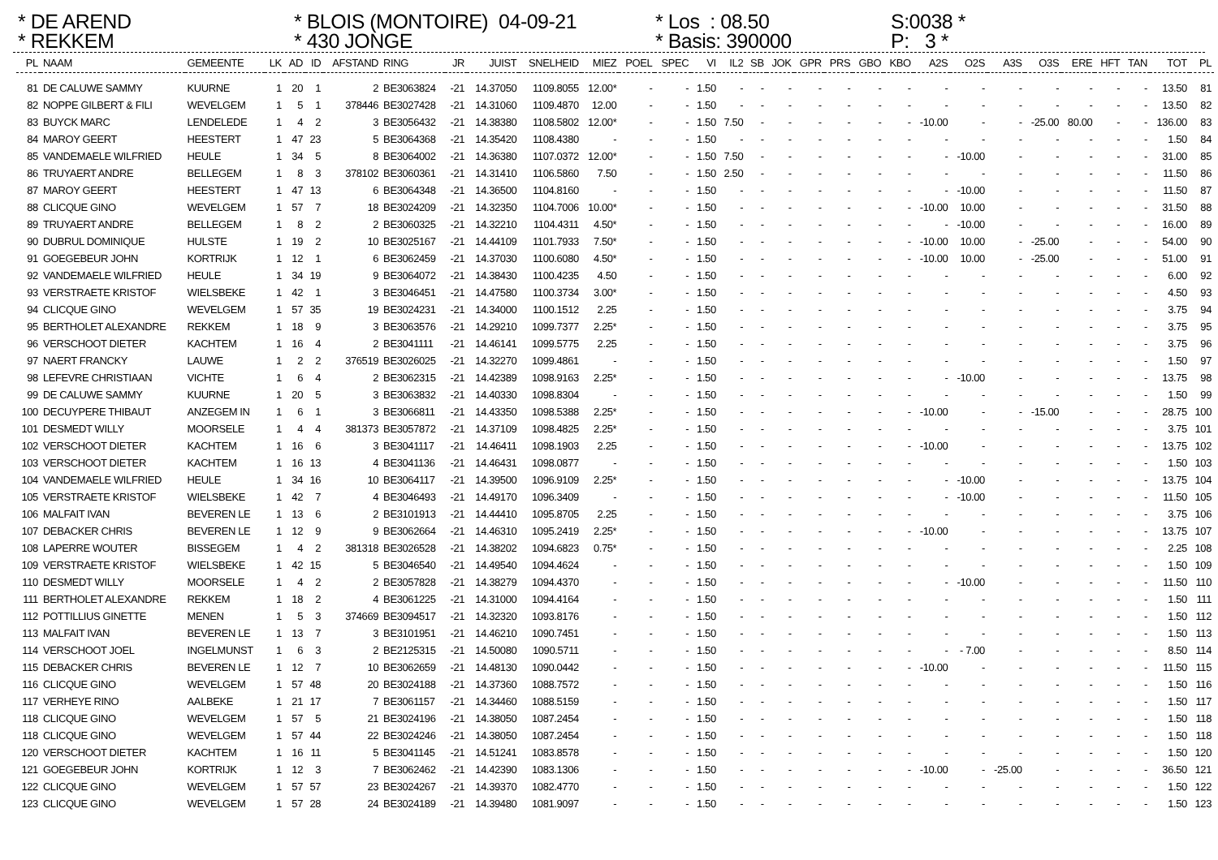* DE AREND * REKKEM
* BLOIS (MONTOIRE) 04-09-21 * 430 JONGE
* Los : 08.50 * Basis: 390000
S:0038 * P: 3 *
| PL | NAAM | GEMEENTE | LK | AD | ID | AFSTAND | RING | JR | JUIST | SNELHEID | MIEZ | POEL | SPEC | VI | IL2 | SB | JOK | GPR | PRS | GBO | KBO | A2S | O2S | A3S | O3S | ERE | HFT | TAN | TOT | PL |
| --- | --- | --- | --- | --- | --- | --- | --- | --- | --- | --- | --- | --- | --- | --- | --- | --- | --- | --- | --- | --- | --- | --- | --- | --- | --- | --- | --- | --- | --- | --- |
| 81 | DE CALUWE SAMMY | KUURNE | 1 | 20 | 1 | 2 | BE3063824 | -21 | 14.37050 | 1109.8055 | 12.00* | - | - | 1.50 | - | - | - | - | - | - | - | - | - | - | - | - | - | - | 13.50 | 81 |
| 82 | NOPPE GILBERT & FILI | WEVELGEM | 1 | 5 | 1 | 378446 | BE3027428 | -21 | 14.31060 | 1109.4870 | 12.00 | - | - | 1.50 | - | - | - | - | - | - | - | - | - | - | - | - | - | - | 13.50 | 82 |
| 83 | BUYCK MARC | LENDELEDE | 1 | 4 | 2 | 3 | BE3056432 | -21 | 14.38380 | 1108.5802 | 12.00* | - | - | 1.50 | 7.50 | - | - | - | - | - | - | -10.00 | - | - | -25.00 | 80.00 | - | - | 136.00 | 83 |
| 84 | MAROY GEERT | HEESTERT | 1 | 47 | 23 | 5 | BE3064368 | -21 | 14.35420 | 1108.4380 | - | - | - | 1.50 | - | - | - | - | - | - | - | - | - | - | - | - | - | - | 1.50 | 84 |
| 85 | VANDEMAELE WILFRIED | HEULE | 1 | 34 | 5 | 8 | BE3064002 | -21 | 14.36380 | 1107.0372 | 12.00* | - | - | 1.50 | 7.50 | - | - | - | - | - | - | - | -10.00 | - | - | - | - | - | 31.00 | 85 |
| 86 | TRUYAERT ANDRE | BELLEGEM | 1 | 8 | 3 | 378102 | BE3060361 | -21 | 14.31410 | 1106.5860 | 7.50 | - | - | 1.50 | 2.50 | - | - | - | - | - | - | - | - | - | - | - | - | - | 11.50 | 86 |
| 87 | MAROY GEERT | HEESTERT | 1 | 47 | 13 | 6 | BE3064348 | -21 | 14.36500 | 1104.8160 | - | - | - | 1.50 | - | - | - | - | - | - | - | - | -10.00 | - | - | - | - | - | 11.50 | 87 |
| 88 | CLICQUE GINO | WEVELGEM | 1 | 57 | 7 | 18 | BE3024209 | -21 | 14.32350 | 1104.7006 | 10.00* | - | - | 1.50 | - | - | - | - | - | - | - | -10.00 | 10.00 | - | - | - | - | - | 31.50 | 88 |
| 89 | TRUYAERT ANDRE | BELLEGEM | 1 | 8 | 2 | 2 | BE3060325 | -21 | 14.32210 | 1104.4311 | 4.50* | - | - | 1.50 | - | - | - | - | - | - | - | - | -10.00 | - | - | - | - | - | 16.00 | 89 |
| 90 | DUBRUL DOMINIQUE | HULSTE | 1 | 19 | 2 | 10 | BE3025167 | -21 | 14.44109 | 1101.7933 | 7.50* | - | - | 1.50 | - | - | - | - | - | - | - | -10.00 | 10.00 | - | -25.00 | - | - | - | 54.00 | 90 |
| 91 | GOEGEBEUR JOHN | KORTRIJK | 1 | 12 | 1 | 6 | BE3062459 | -21 | 14.37030 | 1100.6080 | 4.50* | - | - | 1.50 | - | - | - | - | - | - | - | -10.00 | 10.00 | - | -25.00 | - | - | - | 51.00 | 91 |
| 92 | VANDEMAELE WILFRIED | HEULE | 1 | 34 | 19 | 9 | BE3064072 | -21 | 14.38430 | 1100.4235 | 4.50 | - | - | 1.50 | - | - | - | - | - | - | - | - | - | - | - | - | - | - | 6.00 | 92 |
| 93 | VERSTRAETE KRISTOF | WIELSBEKE | 1 | 42 | 1 | 3 | BE3046451 | -21 | 14.47580 | 1100.3734 | 3.00* | - | - | 1.50 | - | - | - | - | - | - | - | - | - | - | - | - | - | - | 4.50 | 93 |
| 94 | CLICQUE GINO | WEVELGEM | 1 | 57 | 35 | 19 | BE3024231 | -21 | 14.34000 | 1100.1512 | 2.25 | - | - | 1.50 | - | - | - | - | - | - | - | - | - | - | - | - | - | - | 3.75 | 94 |
| 95 | BERTHOLET ALEXANDRE | REKKEM | 1 | 18 | 9 | 3 | BE3063576 | -21 | 14.29210 | 1099.7377 | 2.25* | - | - | 1.50 | - | - | - | - | - | - | - | - | - | - | - | - | - | - | 3.75 | 95 |
| 96 | VERSCHOOT DIETER | KACHTEM | 1 | 16 | 4 | 2 | BE3041111 | -21 | 14.46141 | 1099.5775 | 2.25 | - | - | 1.50 | - | - | - | - | - | - | - | - | - | - | - | - | - | - | 3.75 | 96 |
| 97 | NAERT FRANCKY | LAUWE | 1 | 2 | 2 | 376519 | BE3026025 | -21 | 14.32270 | 1099.4861 | - | - | - | 1.50 | - | - | - | - | - | - | - | - | - | - | - | - | - | - | 1.50 | 97 |
| 98 | LEFEVRE CHRISTIAAN | VICHTE | 1 | 6 | 4 | 2 | BE3062315 | -21 | 14.42389 | 1098.9163 | 2.25* | - | - | 1.50 | - | - | - | - | - | - | - | - | -10.00 | - | - | - | - | - | 13.75 | 98 |
| 99 | DE CALUWE SAMMY | KUURNE | 1 | 20 | 5 | 3 | BE3063832 | -21 | 14.40330 | 1098.8304 | - | - | - | 1.50 | - | - | - | - | - | - | - | - | - | - | - | - | - | - | 1.50 | 99 |
| 100 | DECUYPERE THIBAUT | ANZEGEM IN | 1 | 6 | 1 | 3 | BE3066811 | -21 | 14.43350 | 1098.5388 | 2.25* | - | - | 1.50 | - | - | - | - | - | - | - | -10.00 | - | - | -15.00 | - | - | - | 28.75 | 100 |
| 101 | DESMEDT WILLY | MOORSELE | 1 | 4 | 4 | 381373 | BE3057872 | -21 | 14.37109 | 1098.4825 | 2.25* | - | - | 1.50 | - | - | - | - | - | - | - | - | - | - | - | - | - | - | 3.75 | 101 |
| 102 | VERSCHOOT DIETER | KACHTEM | 1 | 16 | 6 | 3 | BE3041117 | -21 | 14.46411 | 1098.1903 | 2.25 | - | - | 1.50 | - | - | - | - | - | - | - | -10.00 | - | - | - | - | - | - | 13.75 | 102 |
| 103 | VERSCHOOT DIETER | KACHTEM | 1 | 16 | 13 | 4 | BE3041136 | -21 | 14.46431 | 1098.0877 | - | - | - | 1.50 | - | - | - | - | - | - | - | - | - | - | - | - | - | - | 1.50 | 103 |
| 104 | VANDEMAELE WILFRIED | HEULE | 1 | 34 | 16 | 10 | BE3064117 | -21 | 14.39500 | 1096.9109 | 2.25* | - | - | 1.50 | - | - | - | - | - | - | - | - | -10.00 | - | - | - | - | - | 13.75 | 104 |
| 105 | VERSTRAETE KRISTOF | WIELSBEKE | 1 | 42 | 7 | 4 | BE3046493 | -21 | 14.49170 | 1096.3409 | - | - | - | 1.50 | - | - | - | - | - | - | - | - | -10.00 | - | - | - | - | - | 11.50 | 105 |
| 106 | MALFAIT IVAN | BEVEREN LE | 1 | 13 | 6 | 2 | BE3101913 | -21 | 14.44410 | 1095.8705 | 2.25 | - | - | 1.50 | - | - | - | - | - | - | - | - | - | - | - | - | - | - | 3.75 | 106 |
| 107 | DEBACKER CHRIS | BEVEREN LE | 1 | 12 | 9 | 9 | BE3062664 | -21 | 14.46310 | 1095.2419 | 2.25* | - | - | 1.50 | - | - | - | - | - | - | - | -10.00 | - | - | - | - | - | - | 13.75 | 107 |
| 108 | LAPERRE WOUTER | BISSEGEM | 1 | 4 | 2 | 381318 | BE3026528 | -21 | 14.38202 | 1094.6823 | 0.75* | - | - | 1.50 | - | - | - | - | - | - | - | - | - | - | - | - | - | - | 2.25 | 108 |
| 109 | VERSTRAETE KRISTOF | WIELSBEKE | 1 | 42 | 15 | 5 | BE3046540 | -21 | 14.49540 | 1094.4624 | - | - | - | 1.50 | - | - | - | - | - | - | - | - | - | - | - | - | - | - | 1.50 | 109 |
| 110 | DESMEDT WILLY | MOORSELE | 1 | 4 | 2 | 2 | BE3057828 | -21 | 14.38279 | 1094.4370 | - | - | - | 1.50 | - | - | - | - | - | - | - | - | -10.00 | - | - | - | - | - | 11.50 | 110 |
| 111 | BERTHOLET ALEXANDRE | REKKEM | 1 | 18 | 2 | 4 | BE3061225 | -21 | 14.31000 | 1094.4164 | - | - | - | 1.50 | - | - | - | - | - | - | - | - | - | - | - | - | - | - | 1.50 | 111 |
| 112 | POTTILLIUS GINETTE | MENEN | 1 | 5 | 3 | 374669 | BE3094517 | -21 | 14.32320 | 1093.8176 | - | - | - | 1.50 | - | - | - | - | - | - | - | - | - | - | - | - | - | - | 1.50 | 112 |
| 113 | MALFAIT IVAN | BEVEREN LE | 1 | 13 | 7 | 3 | BE3101951 | -21 | 14.46210 | 1090.7451 | - | - | - | 1.50 | - | - | - | - | - | - | - | - | - | - | - | - | - | - | 1.50 | 113 |
| 114 | VERSCHOOT JOEL | INGELMUNST | 1 | 6 | 3 | 2 | BE2125315 | -21 | 14.50080 | 1090.5711 | - | - | - | 1.50 | - | - | - | - | - | - | - | - | - 7.00 | - | - | - | - | - | 8.50 | 114 |
| 115 | DEBACKER CHRIS | BEVEREN LE | 1 | 12 | 7 | 10 | BE3062659 | -21 | 14.48130 | 1090.0442 | - | - | - | 1.50 | - | - | - | - | - | - | - | -10.00 | - | - | - | - | - | - | 11.50 | 115 |
| 116 | CLICQUE GINO | WEVELGEM | 1 | 57 | 48 | 20 | BE3024188 | -21 | 14.37360 | 1088.7572 | - | - | - | 1.50 | - | - | - | - | - | - | - | - | - | - | - | - | - | - | 1.50 | 116 |
| 117 | VERHEYE RINO | AALBEKE | 1 | 21 | 17 | 7 | BE3061157 | -21 | 14.34460 | 1088.5159 | - | - | - | 1.50 | - | - | - | - | - | - | - | - | - | - | - | - | - | - | 1.50 | 117 |
| 118 | CLICQUE GINO | WEVELGEM | 1 | 57 | 5 | 21 | BE3024196 | -21 | 14.38050 | 1087.2454 | - | - | - | 1.50 | - | - | - | - | - | - | - | - | - | - | - | - | - | - | 1.50 | 118 |
| 118 | CLICQUE GINO | WEVELGEM | 1 | 57 | 44 | 22 | BE3024246 | -21 | 14.38050 | 1087.2454 | - | - | - | 1.50 | - | - | - | - | - | - | - | - | - | - | - | - | - | - | 1.50 | 118 |
| 120 | VERSCHOOT DIETER | KACHTEM | 1 | 16 | 11 | 5 | BE3041145 | -21 | 14.51241 | 1083.8578 | - | - | - | 1.50 | - | - | - | - | - | - | - | - | - | - | - | - | - | - | 1.50 | 120 |
| 121 | GOEGEBEUR JOHN | KORTRIJK | 1 | 12 | 3 | 7 | BE3062462 | -21 | 14.42390 | 1083.1306 | - | - | - | 1.50 | - | - | - | - | - | - | - | -10.00 | - | -25.00 | - | - | - | - | 36.50 | 121 |
| 122 | CLICQUE GINO | WEVELGEM | 1 | 57 | 57 | 23 | BE3024267 | -21 | 14.39370 | 1082.4770 | - | - | - | 1.50 | - | - | - | - | - | - | - | - | - | - | - | - | - | - | 1.50 | 122 |
| 123 | CLICQUE GINO | WEVELGEM | 1 | 57 | 28 | 24 | BE3024189 | -21 | 14.39480 | 1081.9097 | - | - | - | 1.50 | - | - | - | - | - | - | - | - | - | - | - | - | - | - | 1.50 | 123 |